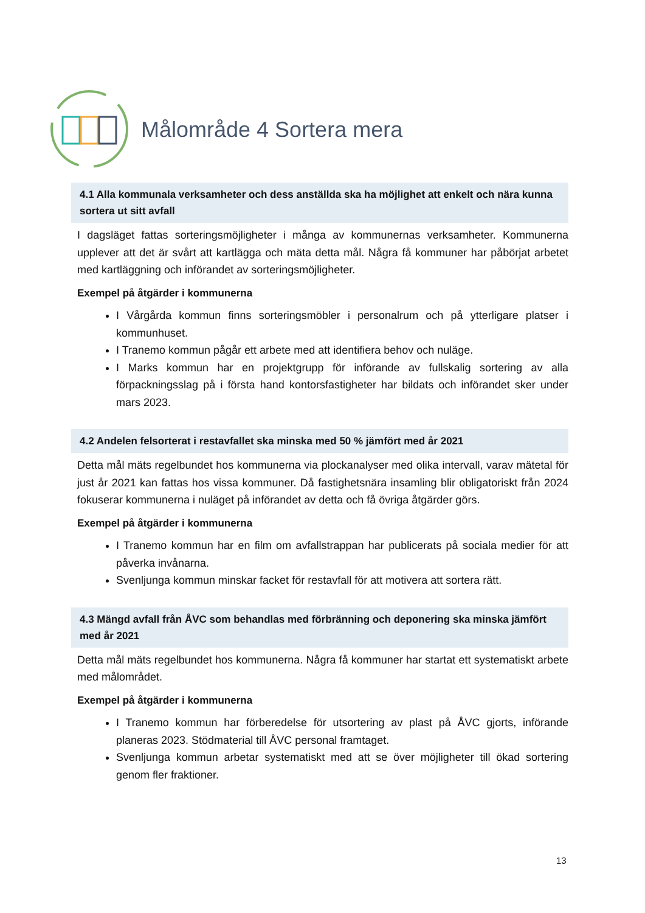Målområde 4 Sortera mera
4.1 Alla kommunala verksamheter och dess anställda ska ha möjlighet att enkelt och nära kunna sortera ut sitt avfall
I dagsläget fattas sorteringsmöjligheter i många av kommunernas verksamheter. Kommunerna upplever att det är svårt att kartlägga och mäta detta mål. Några få kommuner har påbörjat arbetet med kartläggning och införandet av sorteringsmöjligheter.
Exempel på åtgärder i kommunerna
I Vårgårda kommun finns sorteringsmöbler i personalrum och på ytterligare platser i kommunhuset.
I Tranemo kommun pågår ett arbete med att identifiera behov och nuläge.
I Marks kommun har en projektgrupp för införande av fullskalig sortering av alla förpackningsslag på i första hand kontorsfastigheter har bildats och införandet sker under mars 2023.
4.2 Andelen felsorterat i restavfallet ska minska med 50 % jämfört med år 2021
Detta mål mäts regelbundet hos kommunerna via plockanalyser med olika intervall, varav mätetal för just år 2021 kan fattas hos vissa kommuner. Då fastighetsnära insamling blir obligatoriskt från 2024 fokuserar kommunerna i nuläget på införandet av detta och få övriga åtgärder görs.
Exempel på åtgärder i kommunerna
I Tranemo kommun har en film om avfallstrappan har publicerats på sociala medier för att påverka invånarna.
Svenljunga kommun minskar facket för restavfall för att motivera att sortera rätt.
4.3 Mängd avfall från ÅVC som behandlas med förbränning och deponering ska minska jämfört med år 2021
Detta mål mäts regelbundet hos kommunerna. Några få kommuner har startat ett systematiskt arbete med målområdet.
Exempel på åtgärder i kommunerna
I Tranemo kommun har förberedelse för utsortering av plast på ÅVC gjorts, införande planeras 2023. Stödmaterial till ÅVC personal framtaget.
Svenljunga kommun arbetar systematiskt med att se över möjligheter till ökad sortering genom fler fraktioner.
13